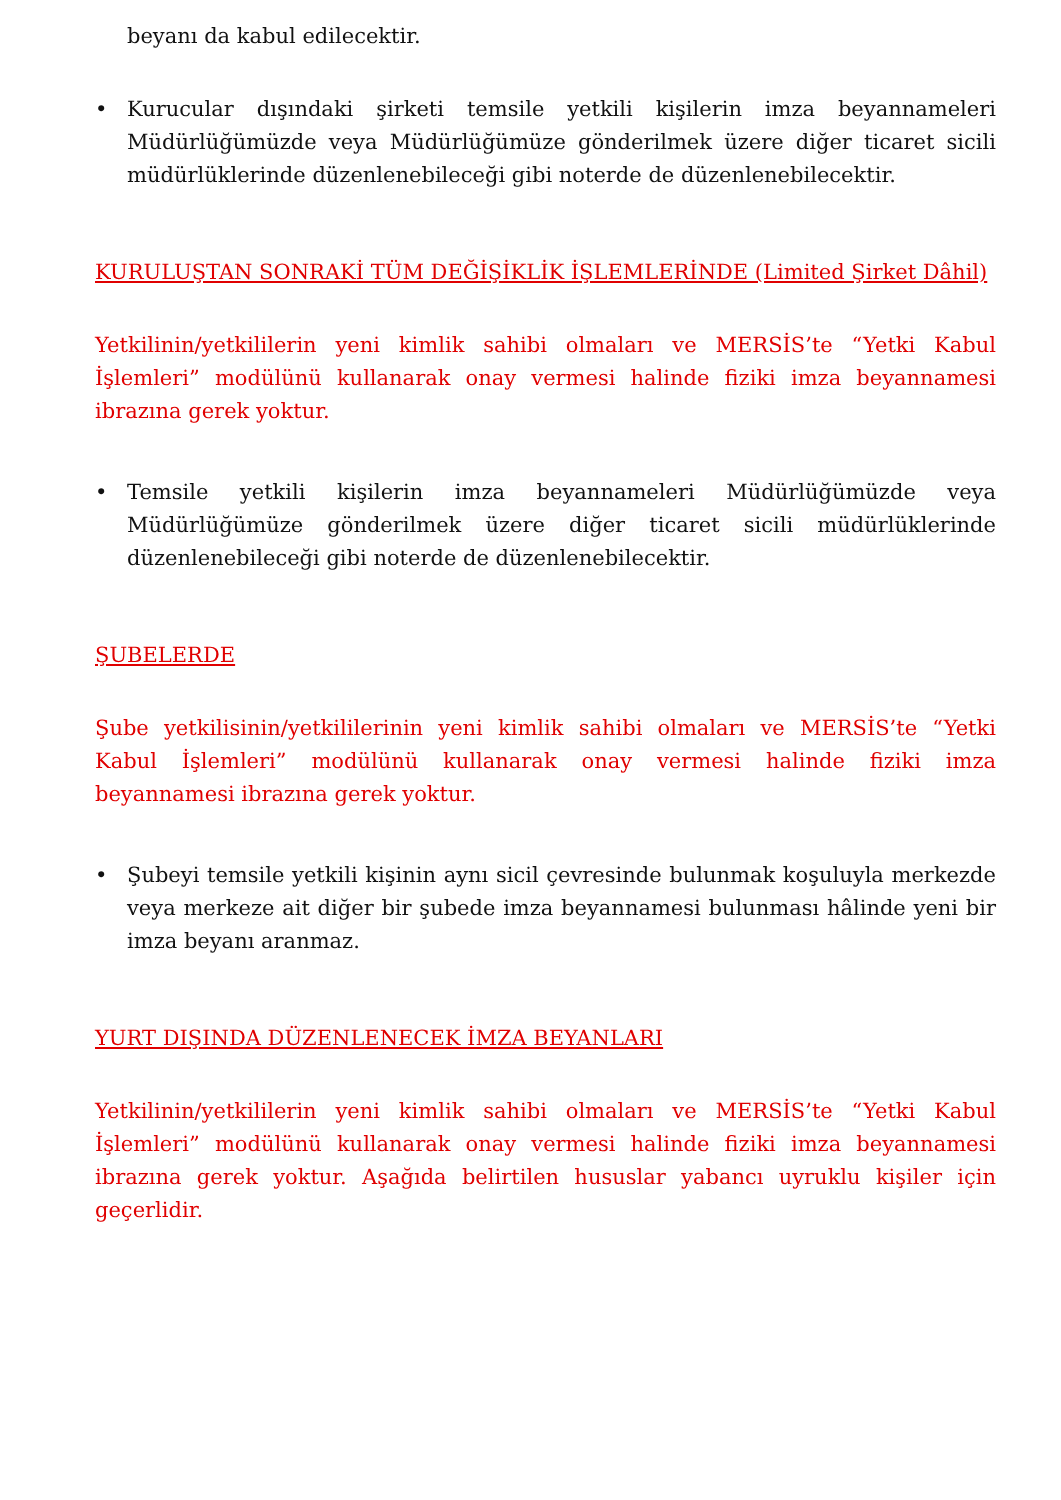beyanı da kabul edilecektir.
• Kurucular dışındaki şirketi temsile yetkili kişilerin imza beyannameleri Müdürlüğümüzde veya Müdürlüğümüze gönderilmek üzere diğer ticaret sicili müdürlüklerinde düzenlenebileceği gibi noterde de düzenlenebilecektir.
KURULUŞTAN SONRAKİ TÜM DEĞİŞİKLİK İŞLEMLERİNDE (Limited Şirket Dâhil)
Yetkilinin/yetkililerin yeni kimlik sahibi olmaları ve MERSİS’te “Yetki Kabul İşlemleri” modülünü kullanarak onay vermesi halinde fiziki imza beyannamesi ibrazına gerek yoktur.
• Temsile yetkili kişilerin imza beyannameleri Müdürlüğümüzde veya Müdürlüğümüze gönderilmek üzere diğer ticaret sicili müdürlüklerinde düzenlenebileceği gibi noterde de düzenlenebilecektir.
ŞUBELERDE
Şube yetkilisinin/yetkililerinin yeni kimlik sahibi olmaları ve MERSİS’te “Yetki Kabul İşlemleri” modülünü kullanarak onay vermesi halinde fiziki imza beyannamesi ibrazına gerek yoktur.
• Şubeyi temsile yetkili kişinin aynı sicil çevresinde bulunmak koşuluyla merkezde veya merkeze ait diğer bir şubede imza beyannamesi bulunması hâlinde yeni bir imza beyanı aranmaz.
YURT DIŞINDA DÜZENLENECEK İMZA BEYANLARI
Yetkilinin/yetkililerin yeni kimlik sahibi olmaları ve MERSİS’te “Yetki Kabul İşlemleri” modülünü kullanarak onay vermesi halinde fiziki imza beyannamesi ibrazına gerek yoktur. Aşağıda belirtilen hususlar yabancı uyruklu kişiler için geçerlidir.